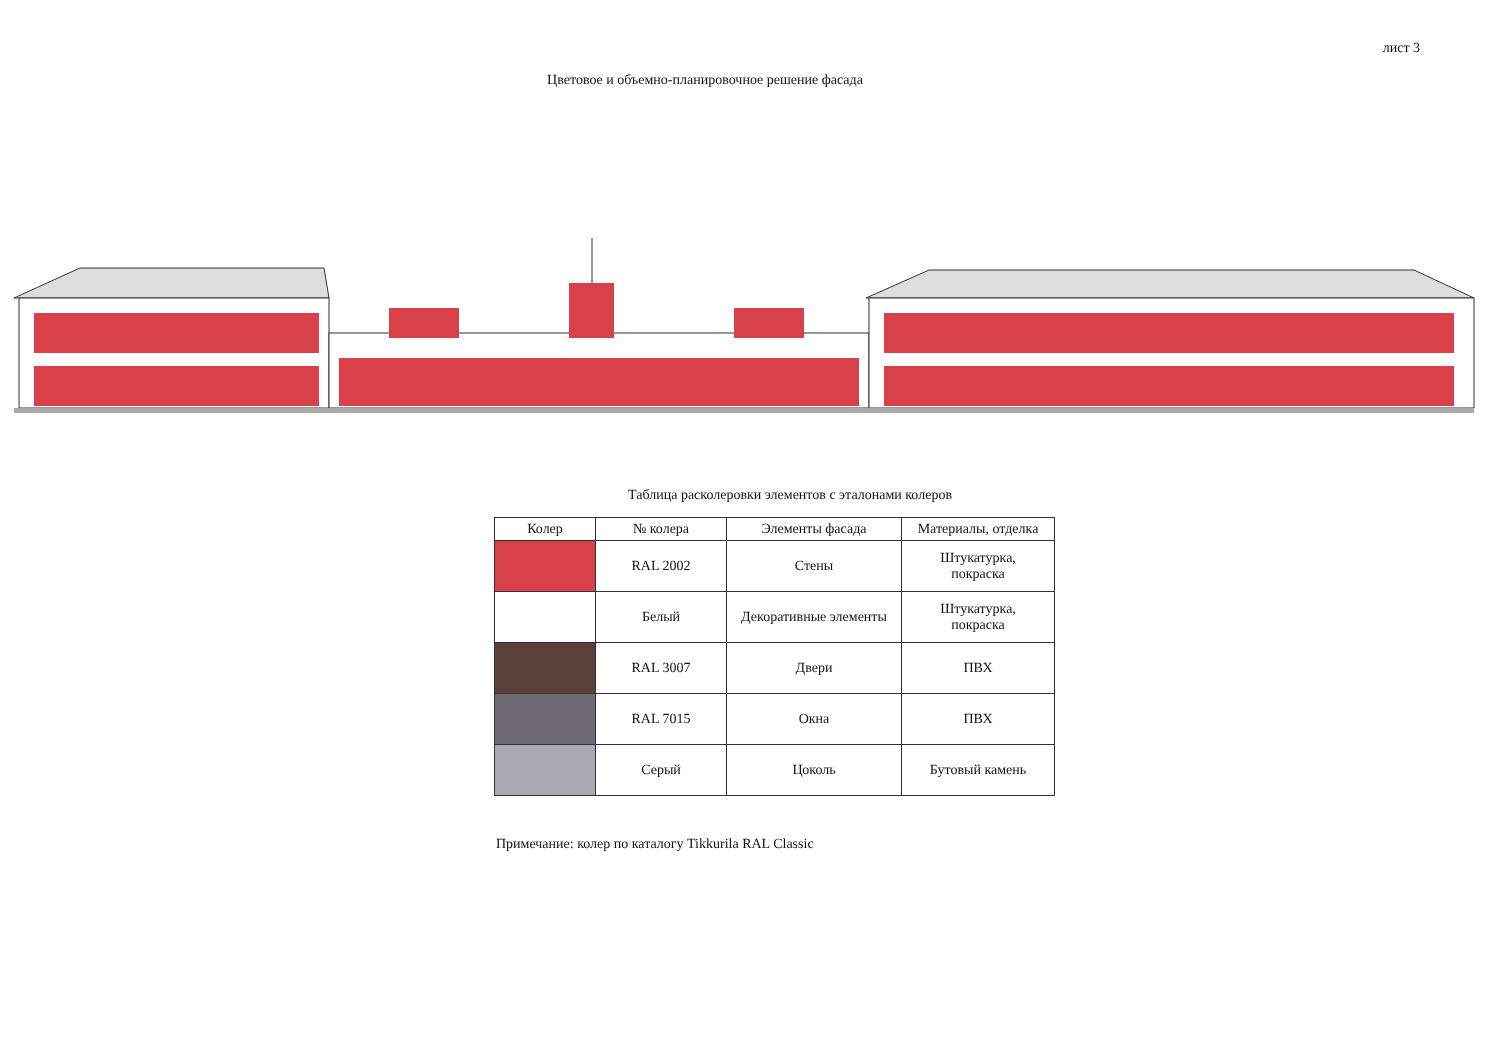лист 3
Цветовое и объемно-планировочное решение фасада
Таблица расколеровки элементов с эталонами колеров
| Колер | № колера | Элементы фасада | Материалы, отделка |
| --- | --- | --- | --- |
| | RAL 2002 | Стены | Штукатурка, покраска |
| | Белый | Декоративные элементы | Штукатурка, покраска |
| | RAL 3007 | Двери | ПВХ |
| | RAL 7015 | Окна | ПВХ |
| | Серый | Цоколь | Бутовый камень |
Примечание: колер по каталогу Tikkurila RAL Classic